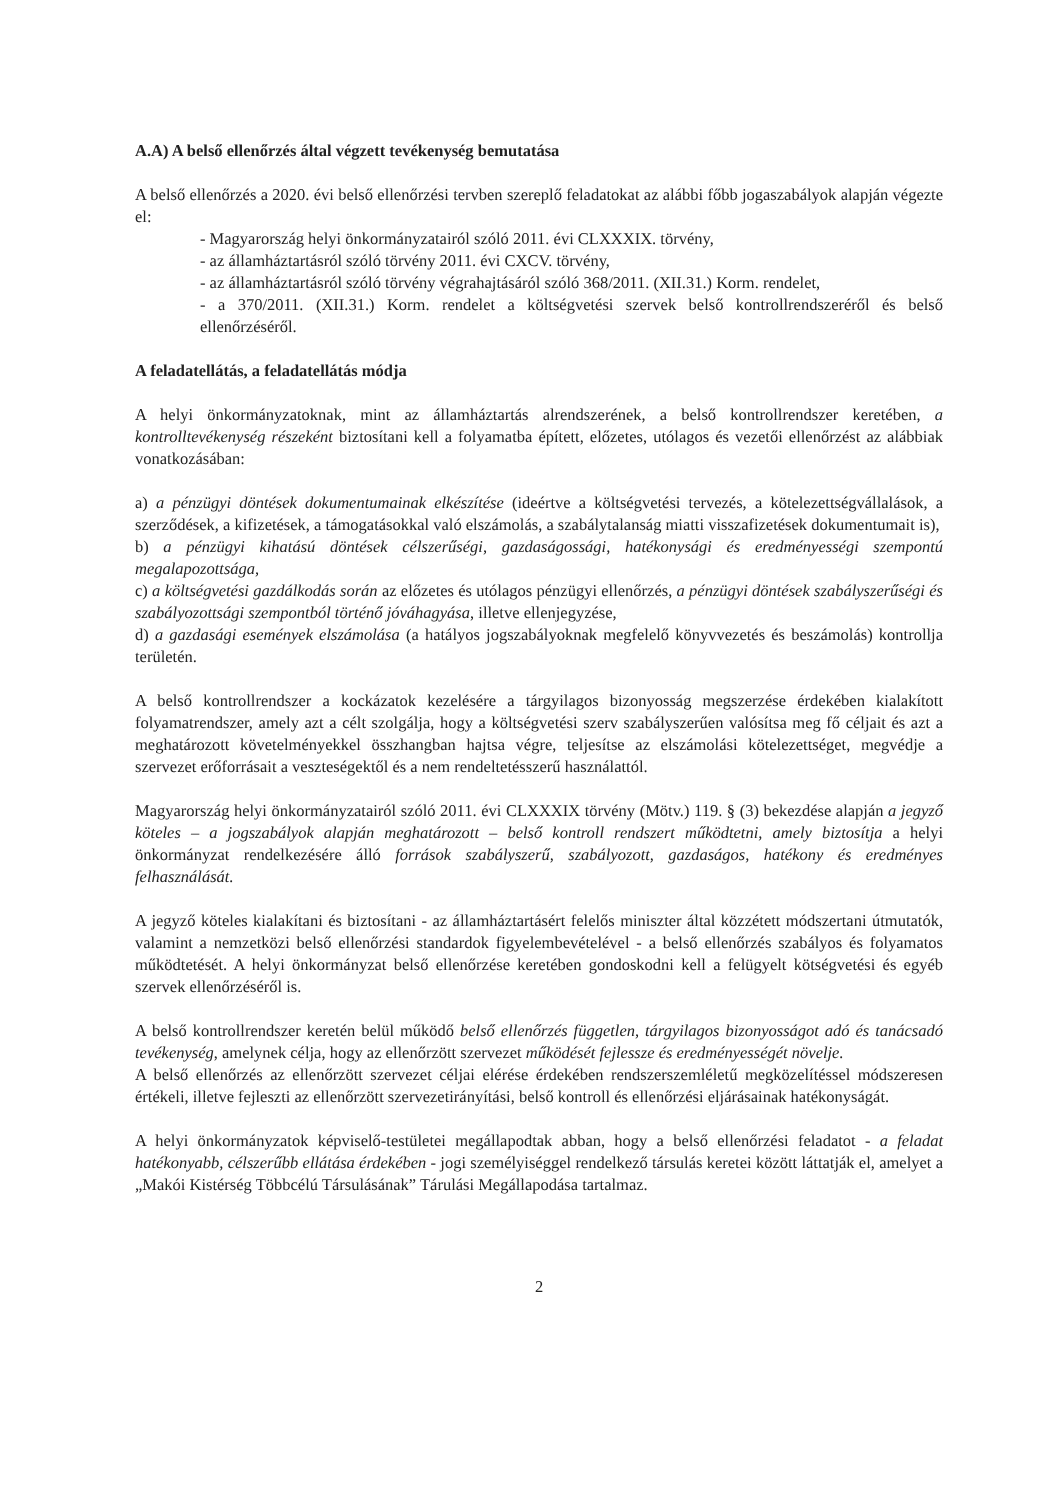A.A) A belső ellenőrzés által végzett tevékenység bemutatása
A belső ellenőrzés a 2020. évi belső ellenőrzési tervben szereplő feladatokat az alábbi főbb jogaszabályok alapján végezte el:
- Magyarország helyi önkormányzatairól szóló 2011. évi CLXXXIX. törvény,
- az államháztartásról szóló törvény 2011. évi CXCV. törvény,
- az államháztartásról szóló törvény végrahajtásáról szóló 368/2011. (XII.31.) Korm. rendelet,
- a 370/2011. (XII.31.) Korm. rendelet a költségvetési szervek belső kontrollrendszeréről és belső ellenőrzéséről.
A feladatellátás, a feladatellátás módja
A helyi önkormányzatoknak, mint az államháztartás alrendszerének, a belső kontrollrendszer keretében, a kontrolltevékenység részeként biztosítani kell a folyamatba épített, előzetes, utólagos és vezetői ellenőrzést az alábbiak vonatkozásában:
a) a pénzügyi döntések dokumentumainak elkészítése (ideértve a költségvetési tervezés, a kötelezettségvállalások, a szerződések, a kifizetések, a támogatásokkal való elszámolás, a szabálytalanság miatti visszafizetések dokumentumait is),
b) a pénzügyi kihatású döntések célszerűségi, gazdaságossági, hatékonysági és eredményességi szempontú megalapozottsága,
c) a költségvetési gazdálkodás során az előzetes és utólagos pénzügyi ellenőrzés, a pénzügyi döntések szabályszerűségi és szabályozottsági szempontból történő jóváhagyása, illetve ellenjegyzése,
d) a gazdasági események elszámolása (a hatályos jogszabályoknak megfelelő könyvvezetés és beszámolás) kontrollja területén.
A belső kontrollrendszer a kockázatok kezelésére a tárgyilagos bizonyosság megszerzése érdekében kialakított folyamatrendszer, amely azt a célt szolgálja, hogy a költségvetési szerv szabályszerűen valósítsa meg fő céljait és azt a meghatározott követelményekkel összhangban hajtsa végre, teljesítse az elszámolási kötelezettséget, megvédje a szervezet erőforrásait a veszteségektől és a nem rendeltetésszerű használattól.
Magyarország helyi önkormányzatairól szóló 2011. évi CLXXXIX törvény (Mötv.) 119. § (3) bekezdése alapján a jegyző köteles – a jogszabályok alapján meghatározott – belső kontroll rendszert működtetni, amely biztosítja a helyi önkormányzat rendelkezésére álló források szabályszerű, szabályozott, gazdaságos, hatékony és eredményes felhasználását.
A jegyző köteles kialakítani és biztosítani - az államháztartásért felelős miniszter által közzétett módszertani útmutatók, valamint a nemzetközi belső ellenőrzési standardok figyelembevételével - a belső ellenőrzés szabályos és folyamatos működtetését. A helyi önkormányzat belső ellenőrzése keretében gondoskodni kell a felügyelt kötségvetési és egyéb szervek ellenőrzéséről is.
A belső kontrollrendszer keretén belül működő belső ellenőrzés független, tárgyilagos bizonyosságot adó és tanácsadó tevékenység, amelynek célja, hogy az ellenőrzött szervezet működését fejlessze és eredményességét növelje.
A belső ellenőrzés az ellenőrzött szervezet céljai elérése érdekében rendszerszemléletű megközelítéssel módszeresen értékeli, illetve fejleszti az ellenőrzött szervezetirányítási, belső kontroll és ellenőrzési eljárásainak hatékonyságát.
A helyi önkormányzatok képviselő-testületei megállapodtak abban, hogy a belső ellenőrzési feladatot - a feladat hatékonyabb, célszerűbb ellátása érdekében - jogi személyiséggel rendelkező társulás keretei között láttatják el, amelyet a „Makói Kistérség Többcélú Társulásának” Tárulási Megállapodása tartalmaz.
2